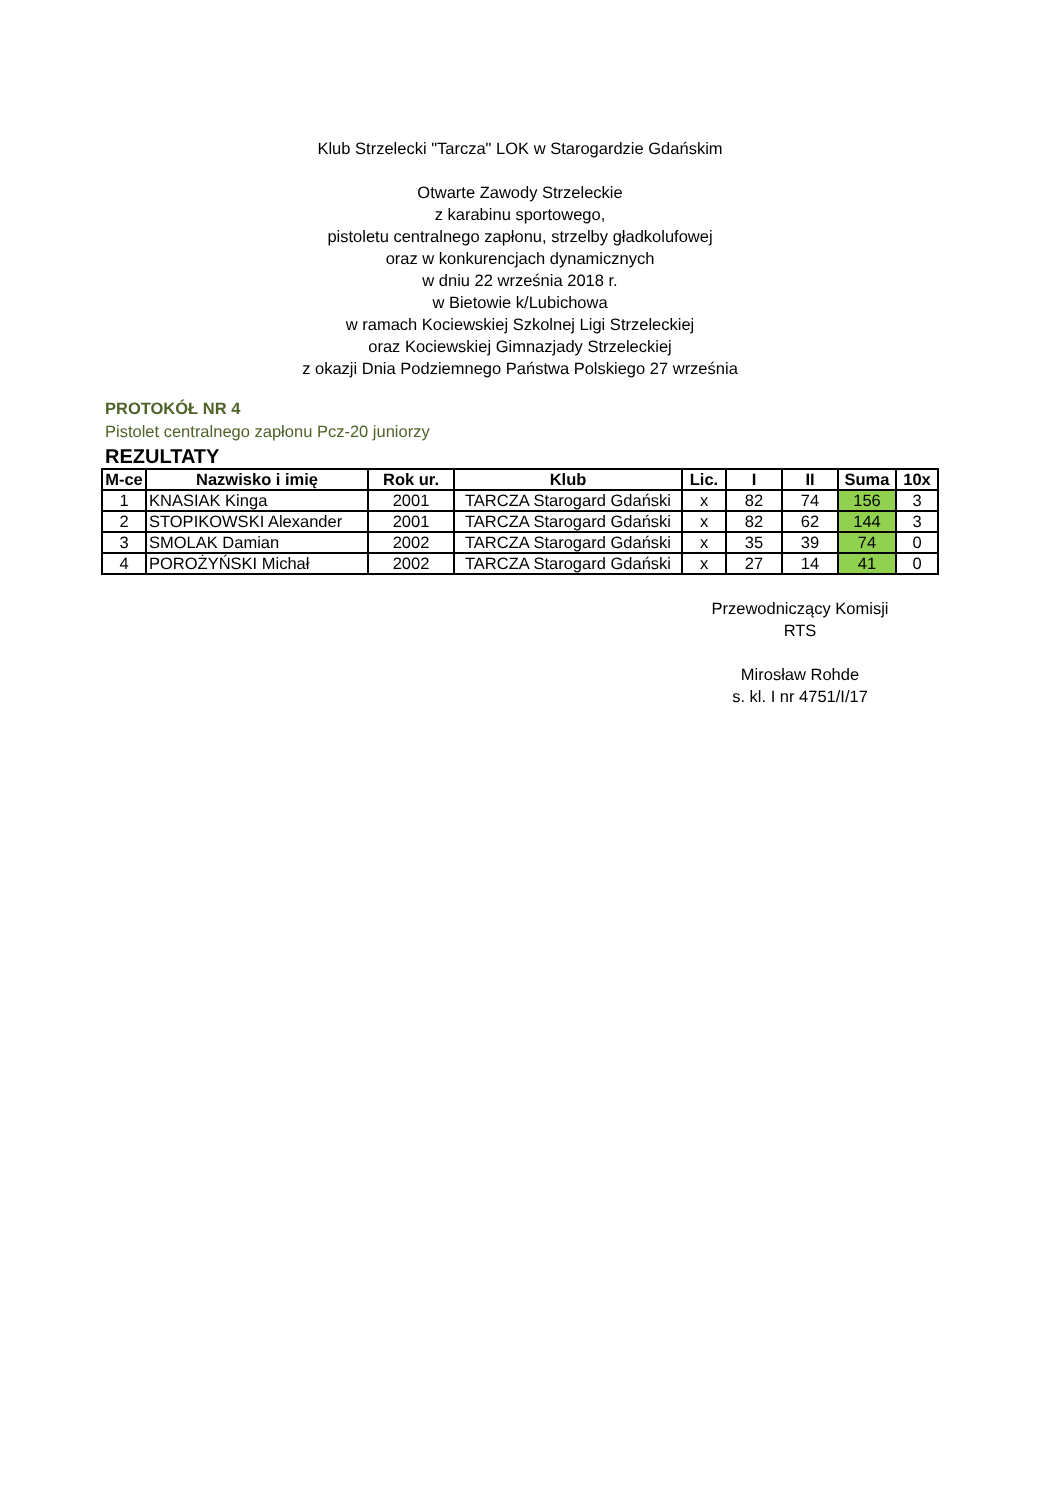Klub Strzelecki "Tarcza" LOK w Starogardzie Gdańskim
Otwarte Zawody Strzeleckie
z karabinu sportowego,
pistoletu centralnego zapłonu, strzelby gładkolufowej
oraz w konkurencjach dynamicznych
w dniu 22 września 2018 r.
w Bietowie k/Lubichowa
w ramach Kociewskiej Szkolnej Ligi Strzeleckiej
oraz Kociewskiej Gimnazjady Strzeleckiej
z okazji Dnia Podziemnego Państwa Polskiego 27 września
PROTOKÓŁ NR 4
Pistolet centralnego zapłonu Pcz-20 juniorzy
REZULTATY
| M-ce | Nazwisko i imię | Rok ur. | Klub | Lic. | I | II | Suma | 10x |
| --- | --- | --- | --- | --- | --- | --- | --- | --- |
| 1 | KNASIAK Kinga | 2001 | TARCZA Starogard Gdański | x | 82 | 74 | 156 | 3 |
| 2 | STOPIKOWSKI Alexander | 2001 | TARCZA Starogard Gdański | x | 82 | 62 | 144 | 3 |
| 3 | SMOLAK Damian | 2002 | TARCZA Starogard Gdański | x | 35 | 39 | 74 | 0 |
| 4 | POROŻYŃSKI Michał | 2002 | TARCZA Starogard Gdański | x | 27 | 14 | 41 | 0 |
Przewodniczący Komisji
RTS
Mirosław Rohde
s. kl. I nr 4751/I/17